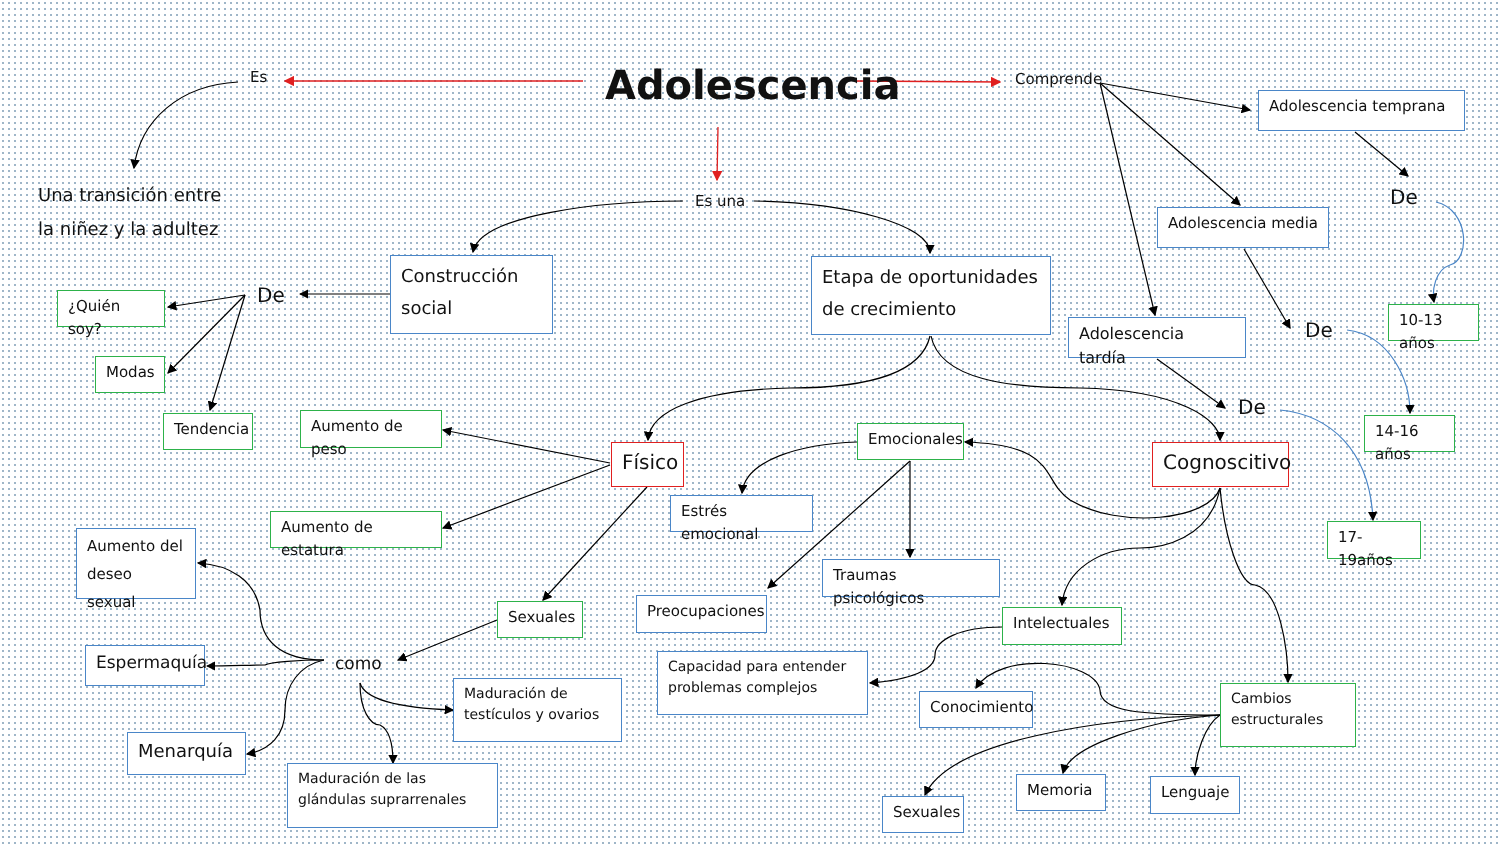Es
Adolescencia
Comprende
Adolescencia temprana
Una transición entre
la niñez y la adultez
Es una
Adolescencia media
De
¿Quién soy?
De
Construcción
social
Etapa de oportunidades
de crecimiento
Adolescencia tardía
De
10-13 años
Modas
De
Tendencia
Aumento de peso
Físico
Emocionales
Cognoscitivo
14-16 años
Aumento del
deseo sexual
Aumento de estatura
Estrés emocional
Traumas psicológicos
17-19años
Espermaquía
como
Sexuales
Preocupaciones
Intelectuales
Maduración de
testículos y ovarios
Capacidad para entender
problemas complejos
Conocimiento
Cambios
estructurales
Menarquía
Maduración de las
glándulas suprarrenales
Sexuales
Memoria
Lenguaje